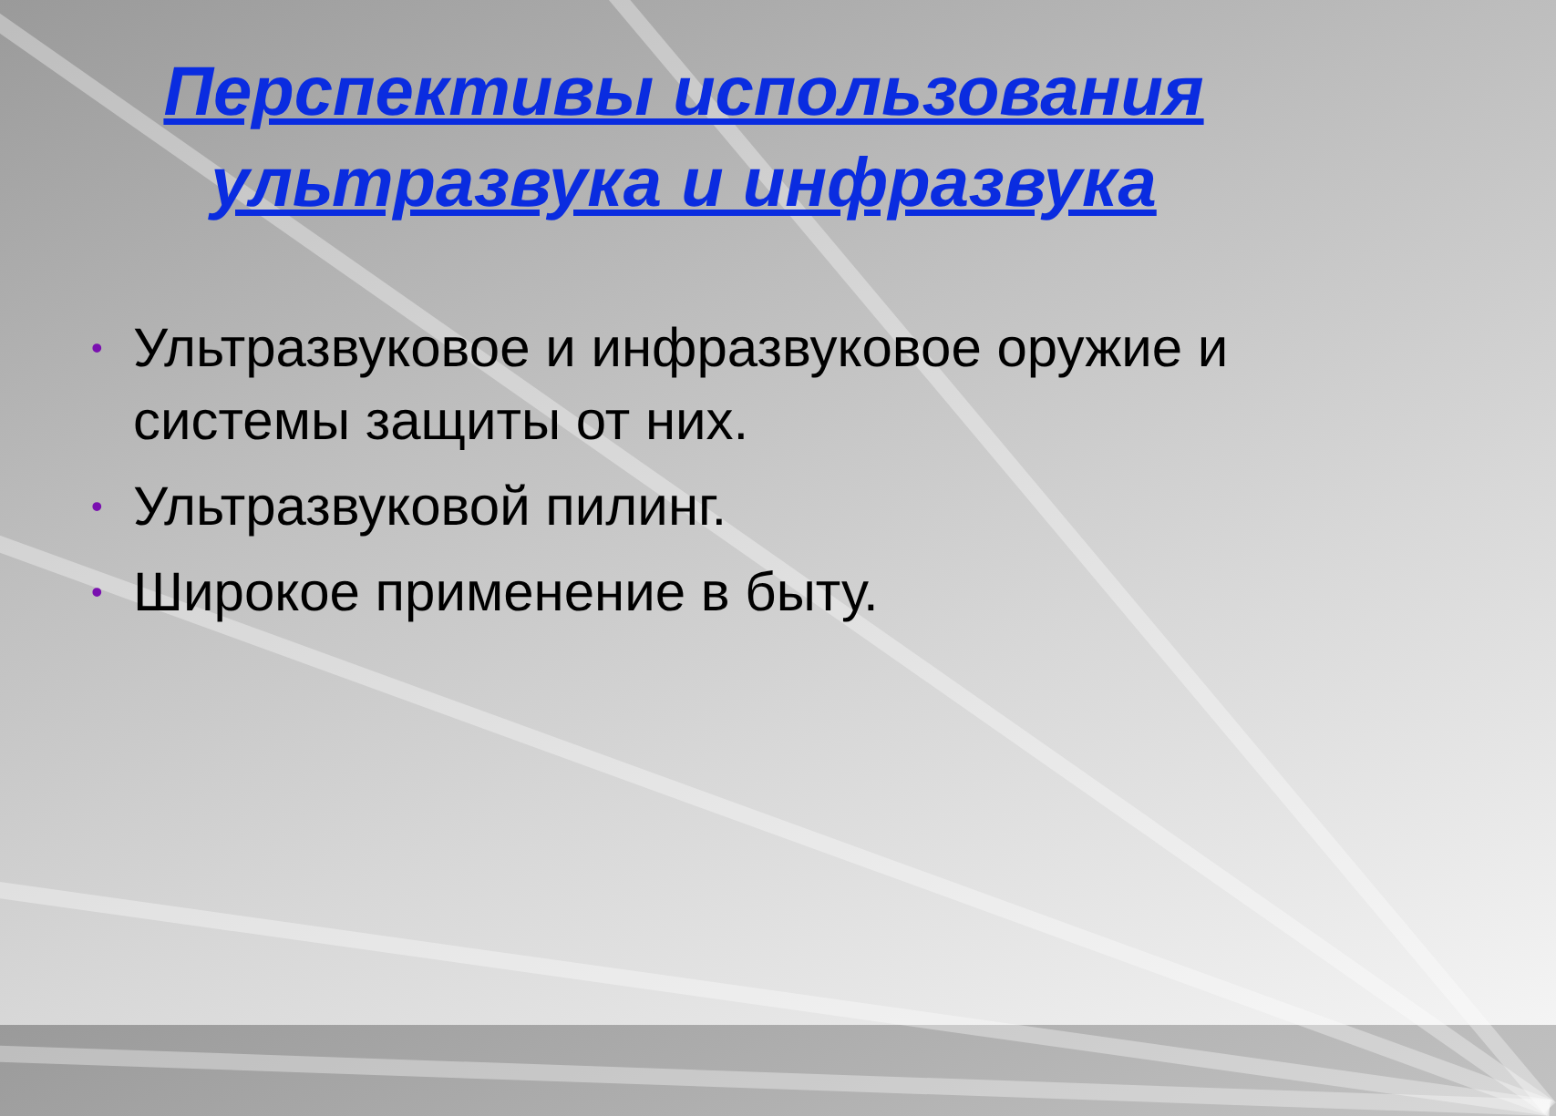Перспективы использования ультразвука и инфразвука
• Ультразвуковое и инфразвуковое оружие и системы защиты от них.
• Ультразвуковой пилинг.
• Широкое применение в быту.